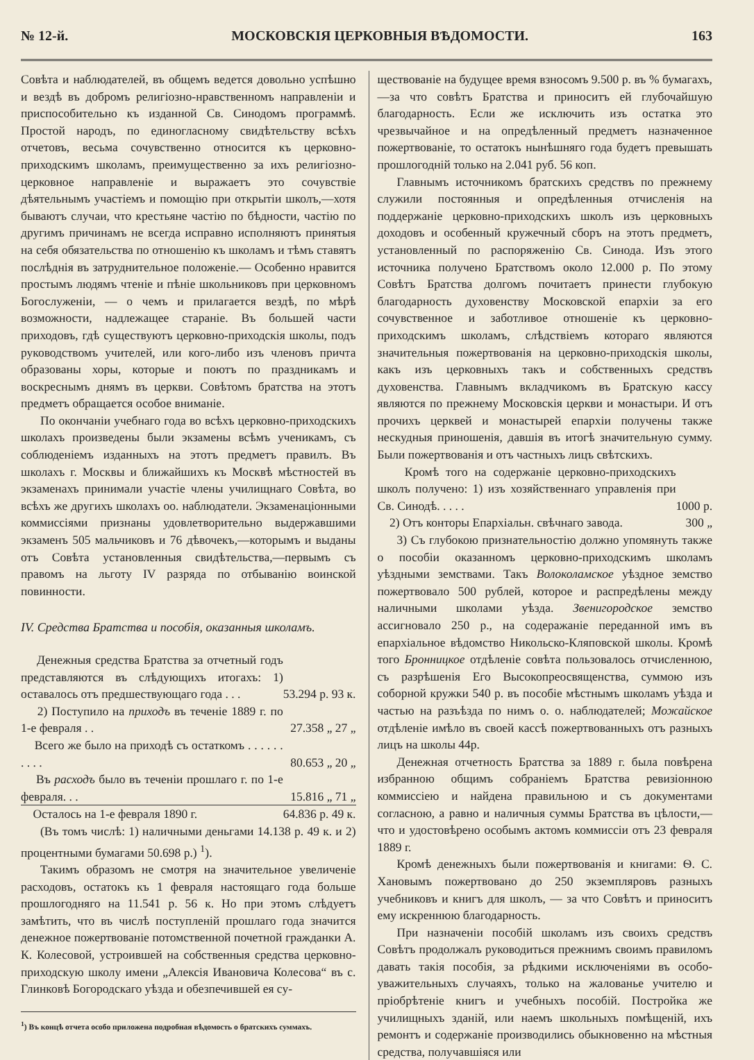№ 12-й. МОСКОВСКІЯ ЦЕРКОВНЫЯ ВѢДОМОСТИ. 163
Совѣта и наблюдателей, въ общемъ ведется довольно успѣшно и вездѣ въ добромъ религіозно-нравственномъ направленіи и приспособительно къ изданной Св. Синодомъ программѣ. Простой народъ, по единогласному свидѣтельству всѣхъ отчетовъ, весьма сочувственно относится къ церковно-приходскимъ школамъ, преимущественно за ихъ религіозно-церковное направленіе и выражаетъ это сочувствіе дѣятельнымъ участіемъ и помощію при открытіи школъ,—хотя бываютъ случаи, что крестьяне частію по бѣдности, частію по другимъ причинамъ не всегда исправно исполняютъ принятыя на себя обязательства по отношенію къ школамъ и тѣмъ ставятъ послѣднія въ затруднительное положеніе.— Особенно нравится простымъ людямъ чтеніе и пѣніе школьниковъ при церковномъ Богослуженіи, — о чемъ и прилагается вездѣ, по мѣрѣ возможности, надлежащее стараніе. Въ большей части приходовъ, гдѣ существуютъ церковно-приходскія школы, подъ руководствомъ учителей, или кого-либо изъ членовъ причта образованы хоры, которые и поютъ по праздникамъ и воскреснымъ днямъ въ церкви. Совѣтомъ братства на этотъ предметъ обращается особое вниманіе.
По окончаніи учебнаго года во всѣхъ церковно-приходскихъ школахъ произведены были экзамены всѣмъ ученикамъ, съ соблюденіемъ изданныхъ на этотъ предметъ правилъ. Въ школахъ г. Москвы и ближайшихъ къ Москвѣ мѣстностей въ экзаменахъ принимали участіе члены училищнаго Совѣта, во всѣхъ же другихъ школахъ оо. наблюдатели. Экзаменаціонными коммиссіями признаны удовлетворительно выдержавшими экзаменъ 505 мальчиковъ и 76 дѣвочекъ,—которымъ и выданы отъ Совѣта установленныя свидѣтельства,—первымъ съ правомъ на льготу IV разряда по отбыванію воинской повинности.
IV. Средства Братства и пособія, оказанныя школамъ.
| Денежныя средства Братства за отчетный годъ представляются въ слѣдующихъ итогахъ: 1) оставалось отъ предшествующаго года . . . | 53.294 р. 93 к. |
| 2) Поступило на приходъ въ теченіе 1889 г. по 1-е февраля . . | 27.358 „ 27 „ |
| Всего же было на приходѣ съ остаткомъ . . . . . . . . . . | 80.653 „ 20 „ |
| Въ расходъ было въ теченіи прошлаго г. по 1-е февраля. . . | 15.816 „ 71 „ |
| Осталось на 1-е февраля 1890 г. | 64.836 р. 49 к. |
(Въ томъ числѣ: 1) наличными деньгами 14.138 р. 49 к. и 2) процентными бумагами 50.698 р.) <sup>1</sup>).
Такимъ образомъ не смотря на значительное увеличеніе расходовъ, остатокъ къ 1 февраля настоящаго года больше прошлогодняго на 11.541 р. 56 к. Но при этомъ слѣдуетъ замѣтить, что въ числѣ поступленій прошлаго года значится денежное пожертвованіе потомственной почетной гражданки А. К. Колесовой, устроившей на собственныя средства церковно-приходскую школу имени „Алексія Ивановича Колесова“ въ с. Глинковѣ Богородскаго уѣзда и обезпечившей ея су-
<sup>1</sup>) Въ концѣ отчета особо приложена подробная вѣдомость о братскихъ суммахъ.
ществованіе на будущее время взносомъ 9.500 р. въ % бумагахъ,—за что совѣтъ Братства и приноситъ ей глубочайшую благодарность. Если же исключить изъ остатка это чрезвычайное и на опредѣленный предметъ назначенное пожертвованіе, то остатокъ нынѣшняго года будетъ превышать прошлогодній только на 2.041 руб. 56 коп.
Главнымъ источникомъ братскихъ средствъ по прежнему служили постоянныя и опредѣленныя отчисленія на поддержаніе церковно-приходскихъ школъ изъ церковныхъ доходовъ и особенный кружечный сборъ на этотъ предметъ, установленный по распоряженію Св. Синода. Изъ этого источника получено Братствомъ около 12.000 р. По этому Совѣтъ Братства долгомъ почитаетъ принести глубокую благодарность духовенству Московской епархіи за его сочувственное и заботливое отношеніе къ церковно-приходскимъ школамъ, слѣдствіемъ котораго являются значительныя пожертвованія на церковно-приходскія школы, какъ изъ церковныхъ такъ и собственныхъ средствъ духовенства. Главнымъ вкладчикомъ въ Братскую кассу являются по прежнему Московскія церкви и монастыри. И отъ прочихъ церквей и монастырей епархіи получены также нескудныя приношенія, давшія въ итогѣ значительную сумму. Были пожертвованія и отъ частныхъ лицъ свѣтскихъ.
| Кромѣ того на содержаніе церковно-приходскихъ школъ получено: 1) изъ хозяйственнаго управленія при Св. Синодѣ. . . . . | 1000 р. |
| 2) Отъ конторы Епархіальн. свѣчнаго завода. | 300 „ |
3) Съ глубокою признательностію должно упомянуть также о пособіи оказанномъ церковно-приходскимъ школамъ уѣздными земствами. Такъ Волоколамское уѣздное земство пожертвовало 500 рублей, которое и распредѣлены между наличными школами уѣзда. Звенигородское земство ассигновало 250 р., на содеражаніе переданной имъ въ епархіальное вѣдомство Никольско-Кляповской школы. Кромѣ того Бронницкое отдѣленіе совѣта пользовалось отчисленною, съ разрѣшенія Его Высокопреосвященства, суммою изъ соборной кружки 540 р. въ пособіе мѣстнымъ школамъ уѣзда и частью на разъѣзда по нимъ о. о. наблюдателей; Можайское отдѣленіе имѣло въ своей кассѣ пожертвованныхъ отъ разныхъ лицъ на школы 44р.
Денежная отчетность Братства за 1889 г. была повѣрена избранною общимъ собраніемъ Братства ревизіонною коммиссіею и найдена правильною и съ документами согласною, а равно и наличныя суммы Братства въ цѣлости,—что и удостовѣрено особымъ актомъ коммиссіи отъ 23 февраля 1889 г.
Кромѣ денежныхъ были пожертвованія и книгами: Ѳ. С. Хановымъ пожертвовано до 250 экземпляровъ разныхъ учебниковъ и книгъ для школъ, — за что Совѣтъ и приноситъ ему искреннюю благодарность.
При назначеніи пособій школамъ изъ своихъ средствъ Совѣтъ продолжалъ руководиться прежнимъ своимъ правиломъ давать такія пособія, за рѣдкими исключеніями въ особо-уважительныхъ случаяхъ, только на жалованье учителю и пріобрѣтеніе книгъ и учебныхъ пособій. Постройка же училищныхъ зданій, или наемъ школьныхъ помѣщеній, ихъ ремонтъ и содержаніе производились обыкновенно на мѣстныя средства, получавшіяся или